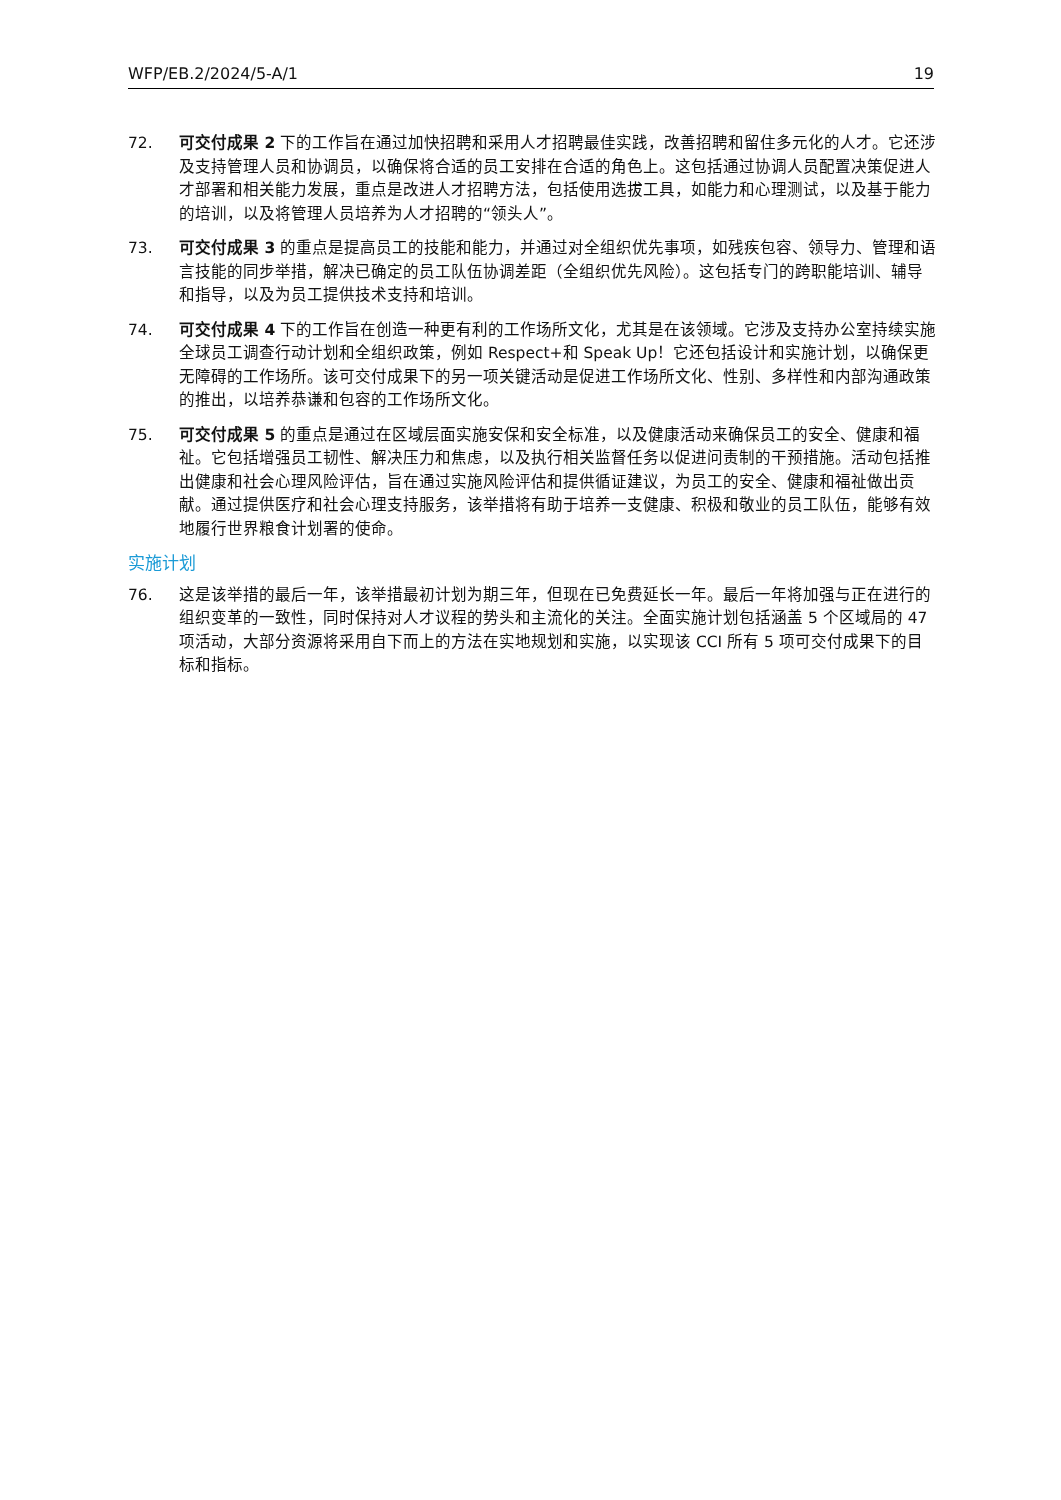WFP/EB.2/2024/5-A/1 19
72. 可交付成果 2 下的工作旨在通过加快招聘和采用人才招聘最佳实践，改善招聘和留住多元化的人才。它还涉及支持管理人员和协调员，以确保将合适的员工安排在合适的角色上。这包括通过协调人员配置决策促进人才部署和相关能力发展，重点是改进人才招聘方法，包括使用选拔工具，如能力和心理测试，以及基于能力的培训，以及将管理人员培养为人才招聘的“领头人”。
73. 可交付成果 3 的重点是提高员工的技能和能力，并通过对全组织优先事项，如残疾包容、领导力、管理和语言技能的同步举措，解决已确定的员工队伍协调差距（全组织优先风险）。这包括专门的跨职能培训、辅导和指导，以及为员工提供技术支持和培训。
74. 可交付成果 4 下的工作旨在创造一种更有利的工作场所文化，尤其是在该领域。它涉及支持办公室持续实施全球员工调查行动计划和全组织政策，例如 Respect+和 Speak Up！它还包括设计和实施计划，以确保更无障碍的工作场所。该可交付成果下的另一项关键活动是促进工作场所文化、性别、多样性和内部沟通政策的推出，以培养恭谦和包容的工作场所文化。
75. 可交付成果 5 的重点是通过在区域层面实施安保和安全标准，以及健康活动来确保员工的安全、健康和福祉。它包括增强员工韧性、解决压力和焦虑，以及执行相关监督任务以促进问责制的干预措施。活动包括推出健康和社会心理风险评估，旨在通过实施风险评估和提供循证建议，为员工的安全、健康和福祉做出贡献。通过提供医疗和社会心理支持服务，该举措将有助于培养一支健康、积极和敬业的员工队伍，能够有效地履行世界粮食计划署的使命。
实施计划
76. 这是该举措的最后一年，该举措最初计划为期三年，但现在已免费延长一年。最后一年将加强与正在进行的组织变革的一致性，同时保持对人才议程的势头和主流化的关注。全面实施计划包括涵盖 5 个区域局的 47 项活动，大部分资源将采用自下而上的方法在实地规划和实施，以实现该 CCI 所有 5 项可交付成果下的目标和指标。